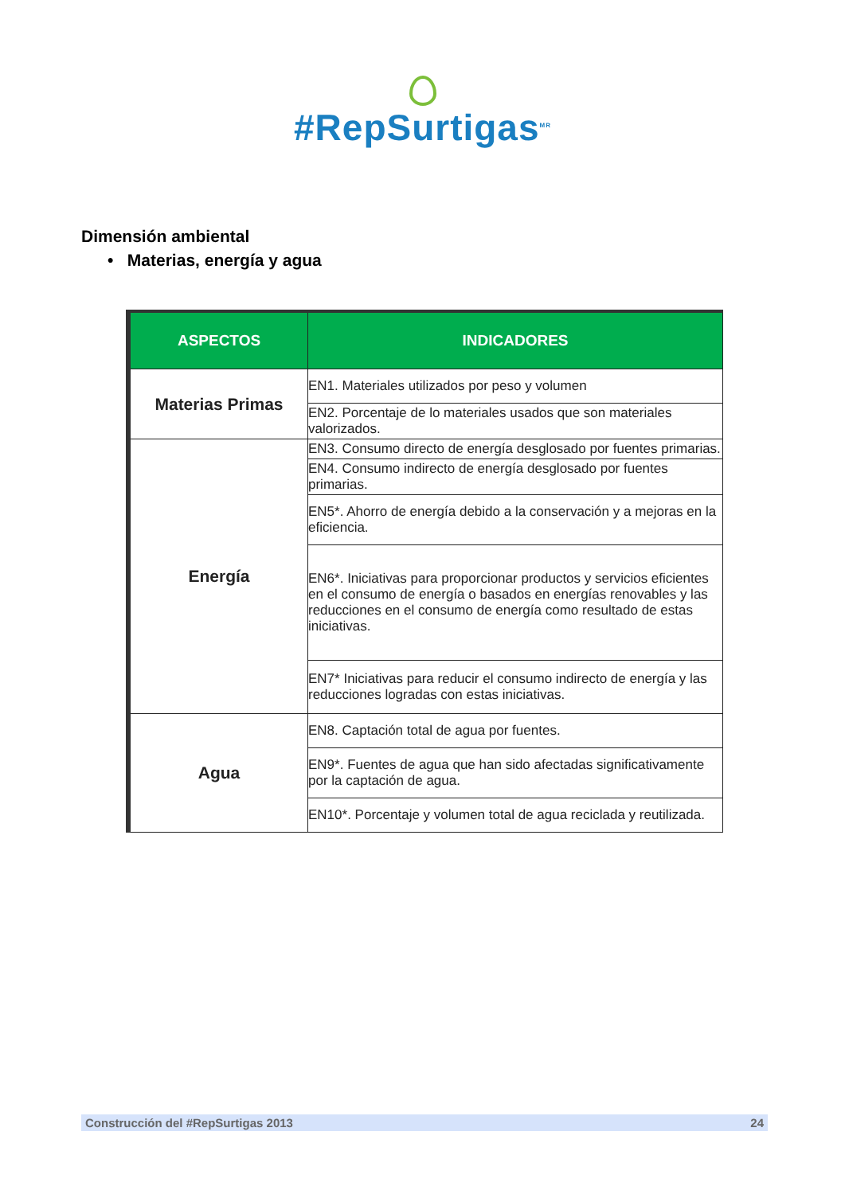#RepSurtigas<sup>MR</sup>
Dimensión ambiental
• Materias, energía y agua
| ASPECTOS | INDICADORES |
| --- | --- |
| Materias Primas | EN1. Materiales utilizados por peso y volumen |
| | EN2. Porcentaje de lo materiales usados que son materiales valorizados. |
| Energía | EN3. Consumo directo de energía desglosado por fuentes primarias. |
| | EN4. Consumo indirecto de energía desglosado por fuentes primarias. |
| | EN5*. Ahorro de energía debido a la conservación y a mejoras en la eficiencia. |
| | EN6*. Iniciativas para proporcionar productos y servicios eficientes en el consumo de energía o basados en energías renovables y las reducciones en el consumo de energía como resultado de estas iniciativas. |
| | EN7* Iniciativas para reducir el consumo indirecto de energía y las reducciones logradas con estas iniciativas. |
| Agua | EN8. Captación total de agua por fuentes. |
| | EN9*. Fuentes de agua que han sido afectadas significativamente por la captación de agua. |
| | EN10*. Porcentaje y volumen total de agua reciclada y reutilizada. |
Construcción del #RepSurtigas 2013 24